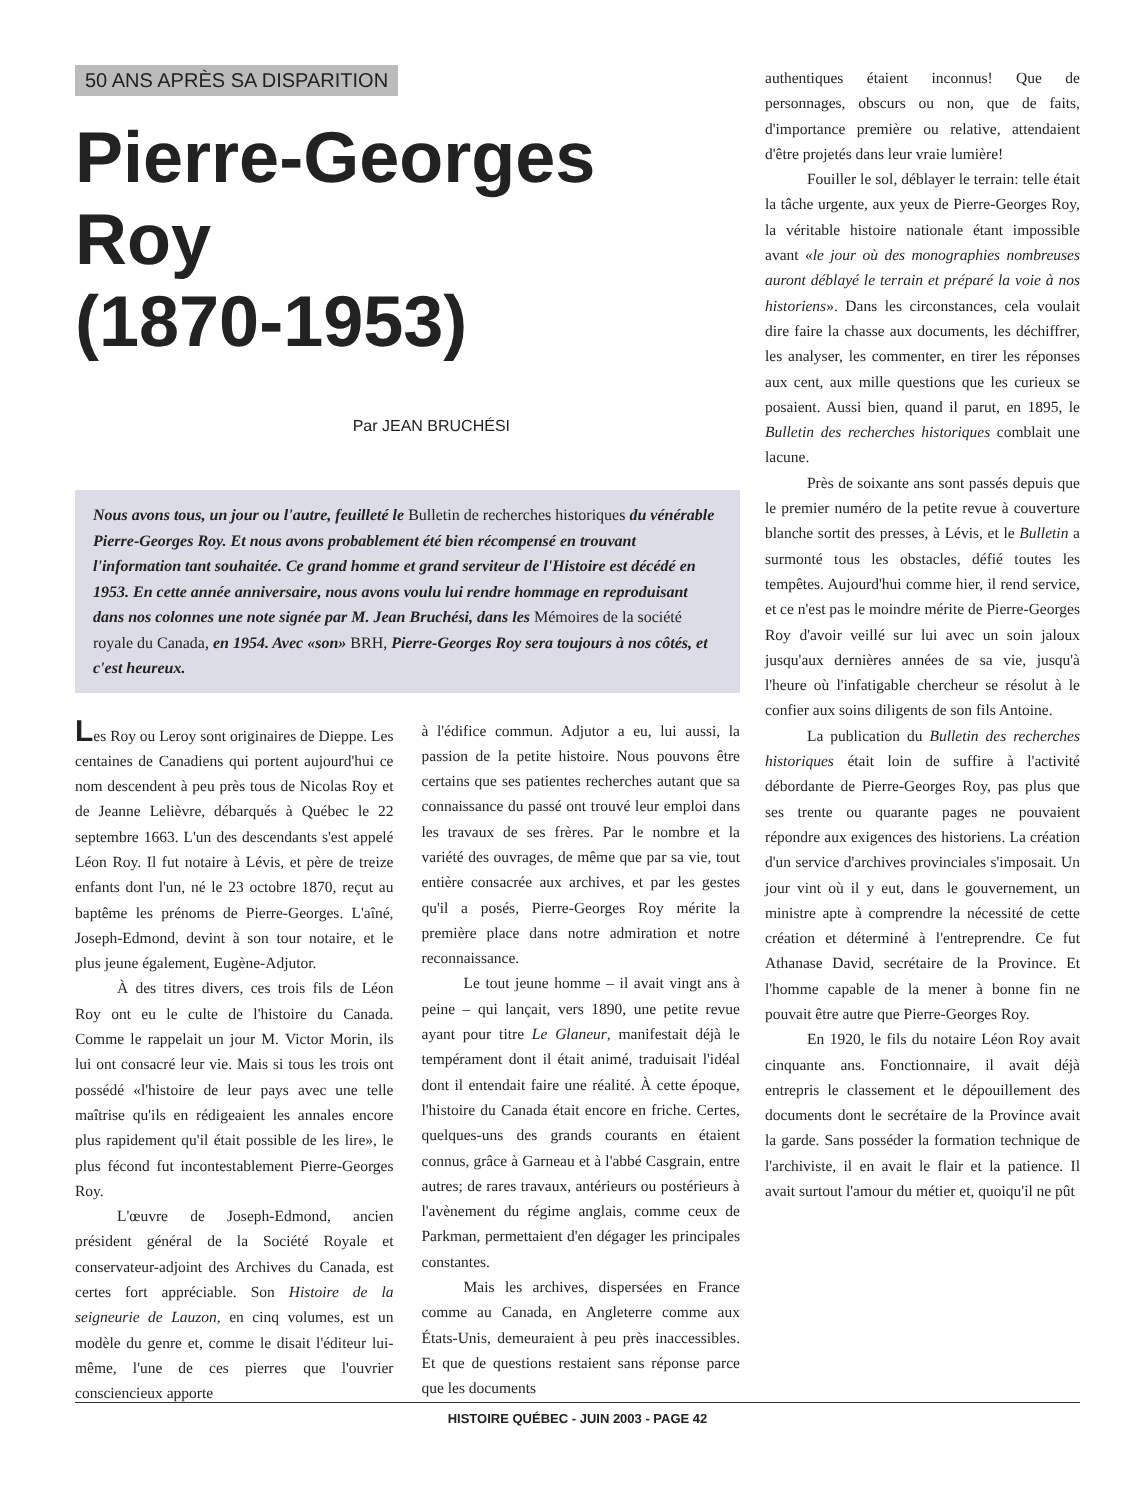50 ANS APRÈS SA DISPARITION
Pierre-Georges Roy
(1870-1953)
Par JEAN BRUCHÉSI
Nous avons tous, un jour ou l'autre, feuilleté le Bulletin de recherches historiques du vénérable Pierre-Georges Roy. Et nous avons probablement été bien récompensé en trouvant l'information tant souhaitée. Ce grand homme et grand serviteur de l'Histoire est décédé en 1953. En cette année anniversaire, nous avons voulu lui rendre hommage en reproduisant dans nos colonnes une note signée par M. Jean Bruchési, dans les Mémoires de la société royale du Canada, en 1954. Avec «son» BRH, Pierre-Georges Roy sera toujours à nos côtés, et c'est heureux.
Les Roy ou Leroy sont originaires de Dieppe. Les centaines de Canadiens qui portent aujourd'hui ce nom descendent à peu près tous de Nicolas Roy et de Jeanne Lelièvre, débarqués à Québec le 22 septembre 1663. L'un des descendants s'est appelé Léon Roy. Il fut notaire à Lévis, et père de treize enfants dont l'un, né le 23 octobre 1870, reçut au baptême les prénoms de Pierre-Georges. L'aîné, Joseph-Edmond, devint à son tour notaire, et le plus jeune également, Eugène-Adjutor.
À des titres divers, ces trois fils de Léon Roy ont eu le culte de l'histoire du Canada. Comme le rappelait un jour M. Victor Morin, ils lui ont consacré leur vie. Mais si tous les trois ont possédé «l'histoire de leur pays avec une telle maîtrise qu'ils en rédigeaient les annales encore plus rapidement qu'il était possible de les lire», le plus fécond fut incontestablement Pierre-Georges Roy.
L'œuvre de Joseph-Edmond, ancien président général de la Société Royale et conservateur-adjoint des Archives du Canada, est certes fort appréciable. Son Histoire de la seigneurie de Lauzon, en cinq volumes, est un modèle du genre et, comme le disait l'éditeur lui-même, l'une de ces pierres que l'ouvrier consciencieux apporte
à l'édifice commun. Adjutor a eu, lui aussi, la passion de la petite histoire. Nous pouvons être certains que ses patientes recherches autant que sa connaissance du passé ont trouvé leur emploi dans les travaux de ses frères. Par le nombre et la variété des ouvrages, de même que par sa vie, tout entière consacrée aux archives, et par les gestes qu'il a posés, Pierre-Georges Roy mérite la première place dans notre admiration et notre reconnaissance.
Le tout jeune homme – il avait vingt ans à peine – qui lançait, vers 1890, une petite revue ayant pour titre Le Glaneur, manifestait déjà le tempérament dont il était animé, traduisait l'idéal dont il entendait faire une réalité. À cette époque, l'histoire du Canada était encore en friche. Certes, quelques-uns des grands courants en étaient connus, grâce à Garneau et à l'abbé Casgrain, entre autres; de rares travaux, antérieurs ou postérieurs à l'avènement du régime anglais, comme ceux de Parkman, permettaient d'en dégager les principales constantes.
Mais les archives, dispersées en France comme au Canada, en Angleterre comme aux États-Unis, demeuraient à peu près inaccessibles. Et que de questions restaient sans réponse parce que les documents
authentiques étaient inconnus! Que de personnages, obscurs ou non, que de faits, d'importance première ou relative, attendaient d'être projetés dans leur vraie lumière!
Fouiller le sol, déblayer le terrain: telle était la tâche urgente, aux yeux de Pierre-Georges Roy, la véritable histoire nationale étant impossible avant «le jour où des monographies nombreuses auront déblayé le terrain et préparé la voie à nos historiens». Dans les circonstances, cela voulait dire faire la chasse aux documents, les déchiffrer, les analyser, les commenter, en tirer les réponses aux cent, aux mille questions que les curieux se posaient. Aussi bien, quand il parut, en 1895, le Bulletin des recherches historiques comblait une lacune.
Près de soixante ans sont passés depuis que le premier numéro de la petite revue à couverture blanche sortit des presses, à Lévis, et le Bulletin a surmonté tous les obstacles, défié toutes les tempêtes. Aujourd'hui comme hier, il rend service, et ce n'est pas le moindre mérite de Pierre-Georges Roy d'avoir veillé sur lui avec un soin jaloux jusqu'aux dernières années de sa vie, jusqu'à l'heure où l'infatigable chercheur se résolut à le confier aux soins diligents de son fils Antoine.
La publication du Bulletin des recherches historiques était loin de suffire à l'activité débordante de Pierre-Georges Roy, pas plus que ses trente ou quarante pages ne pouvaient répondre aux exigences des historiens. La création d'un service d'archives provinciales s'imposait. Un jour vint où il y eut, dans le gouvernement, un ministre apte à comprendre la nécessité de cette création et déterminé à l'entreprendre. Ce fut Athanase David, secrétaire de la Province. Et l'homme capable de la mener à bonne fin ne pouvait être autre que Pierre-Georges Roy.
En 1920, le fils du notaire Léon Roy avait cinquante ans. Fonctionnaire, il avait déjà entrepris le classement et le dépouillement des documents dont le secrétaire de la Province avait la garde. Sans posséder la formation technique de l'archiviste, il en avait le flair et la patience. Il avait surtout l'amour du métier et, quoiqu'il ne pût
HISTOIRE QUÉBEC - JUIN 2003 - PAGE 42